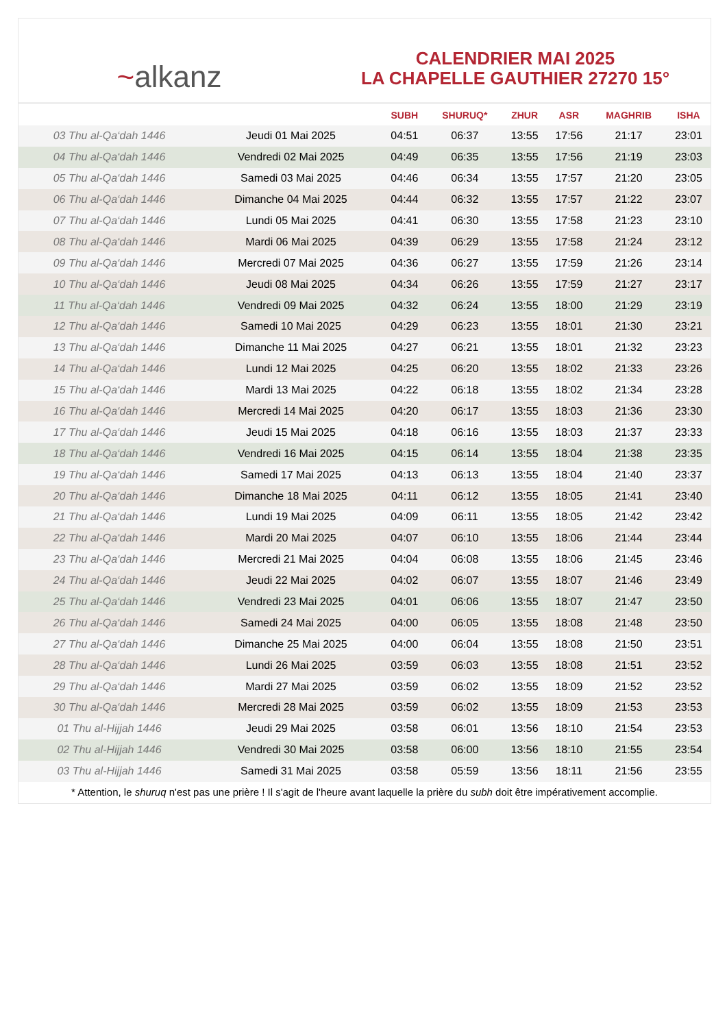~ alkanz
CALENDRIER MAI 2025
LA CHAPELLE GAUTHIER 27270 15°
| | | SUBH | SHURUQ* | ZHUR | ASR | MAGHRIB | ISHA |
| --- | --- | --- | --- | --- | --- | --- | --- |
| 03 Thu al-Qa‘dah 1446 | Jeudi 01 Mai 2025 | 04:51 | 06:37 | 13:55 | 17:56 | 21:17 | 23:01 |
| 04 Thu al-Qa‘dah 1446 | Vendredi 02 Mai 2025 | 04:49 | 06:35 | 13:55 | 17:56 | 21:19 | 23:03 |
| 05 Thu al-Qa‘dah 1446 | Samedi 03 Mai 2025 | 04:46 | 06:34 | 13:55 | 17:57 | 21:20 | 23:05 |
| 06 Thu al-Qa‘dah 1446 | Dimanche 04 Mai 2025 | 04:44 | 06:32 | 13:55 | 17:57 | 21:22 | 23:07 |
| 07 Thu al-Qa‘dah 1446 | Lundi 05 Mai 2025 | 04:41 | 06:30 | 13:55 | 17:58 | 21:23 | 23:10 |
| 08 Thu al-Qa‘dah 1446 | Mardi 06 Mai 2025 | 04:39 | 06:29 | 13:55 | 17:58 | 21:24 | 23:12 |
| 09 Thu al-Qa‘dah 1446 | Mercredi 07 Mai 2025 | 04:36 | 06:27 | 13:55 | 17:59 | 21:26 | 23:14 |
| 10 Thu al-Qa‘dah 1446 | Jeudi 08 Mai 2025 | 04:34 | 06:26 | 13:55 | 17:59 | 21:27 | 23:17 |
| 11 Thu al-Qa‘dah 1446 | Vendredi 09 Mai 2025 | 04:32 | 06:24 | 13:55 | 18:00 | 21:29 | 23:19 |
| 12 Thu al-Qa‘dah 1446 | Samedi 10 Mai 2025 | 04:29 | 06:23 | 13:55 | 18:01 | 21:30 | 23:21 |
| 13 Thu al-Qa‘dah 1446 | Dimanche 11 Mai 2025 | 04:27 | 06:21 | 13:55 | 18:01 | 21:32 | 23:23 |
| 14 Thu al-Qa‘dah 1446 | Lundi 12 Mai 2025 | 04:25 | 06:20 | 13:55 | 18:02 | 21:33 | 23:26 |
| 15 Thu al-Qa‘dah 1446 | Mardi 13 Mai 2025 | 04:22 | 06:18 | 13:55 | 18:02 | 21:34 | 23:28 |
| 16 Thu al-Qa‘dah 1446 | Mercredi 14 Mai 2025 | 04:20 | 06:17 | 13:55 | 18:03 | 21:36 | 23:30 |
| 17 Thu al-Qa‘dah 1446 | Jeudi 15 Mai 2025 | 04:18 | 06:16 | 13:55 | 18:03 | 21:37 | 23:33 |
| 18 Thu al-Qa‘dah 1446 | Vendredi 16 Mai 2025 | 04:15 | 06:14 | 13:55 | 18:04 | 21:38 | 23:35 |
| 19 Thu al-Qa‘dah 1446 | Samedi 17 Mai 2025 | 04:13 | 06:13 | 13:55 | 18:04 | 21:40 | 23:37 |
| 20 Thu al-Qa‘dah 1446 | Dimanche 18 Mai 2025 | 04:11 | 06:12 | 13:55 | 18:05 | 21:41 | 23:40 |
| 21 Thu al-Qa‘dah 1446 | Lundi 19 Mai 2025 | 04:09 | 06:11 | 13:55 | 18:05 | 21:42 | 23:42 |
| 22 Thu al-Qa‘dah 1446 | Mardi 20 Mai 2025 | 04:07 | 06:10 | 13:55 | 18:06 | 21:44 | 23:44 |
| 23 Thu al-Qa‘dah 1446 | Mercredi 21 Mai 2025 | 04:04 | 06:08 | 13:55 | 18:06 | 21:45 | 23:46 |
| 24 Thu al-Qa‘dah 1446 | Jeudi 22 Mai 2025 | 04:02 | 06:07 | 13:55 | 18:07 | 21:46 | 23:49 |
| 25 Thu al-Qa‘dah 1446 | Vendredi 23 Mai 2025 | 04:01 | 06:06 | 13:55 | 18:07 | 21:47 | 23:50 |
| 26 Thu al-Qa‘dah 1446 | Samedi 24 Mai 2025 | 04:00 | 06:05 | 13:55 | 18:08 | 21:48 | 23:50 |
| 27 Thu al-Qa‘dah 1446 | Dimanche 25 Mai 2025 | 04:00 | 06:04 | 13:55 | 18:08 | 21:50 | 23:51 |
| 28 Thu al-Qa‘dah 1446 | Lundi 26 Mai 2025 | 03:59 | 06:03 | 13:55 | 18:08 | 21:51 | 23:52 |
| 29 Thu al-Qa‘dah 1446 | Mardi 27 Mai 2025 | 03:59 | 06:02 | 13:55 | 18:09 | 21:52 | 23:52 |
| 30 Thu al-Qa‘dah 1446 | Mercredi 28 Mai 2025 | 03:59 | 06:02 | 13:55 | 18:09 | 21:53 | 23:53 |
| 01 Thu al-Hijjah 1446 | Jeudi 29 Mai 2025 | 03:58 | 06:01 | 13:56 | 18:10 | 21:54 | 23:53 |
| 02 Thu al-Hijjah 1446 | Vendredi 30 Mai 2025 | 03:58 | 06:00 | 13:56 | 18:10 | 21:55 | 23:54 |
| 03 Thu al-Hijjah 1446 | Samedi 31 Mai 2025 | 03:58 | 05:59 | 13:56 | 18:11 | 21:56 | 23:55 |
* Attention, le shuruq n'est pas une prière ! Il s'agit de l'heure avant laquelle la prière du subh doit être impérativement accomplie.